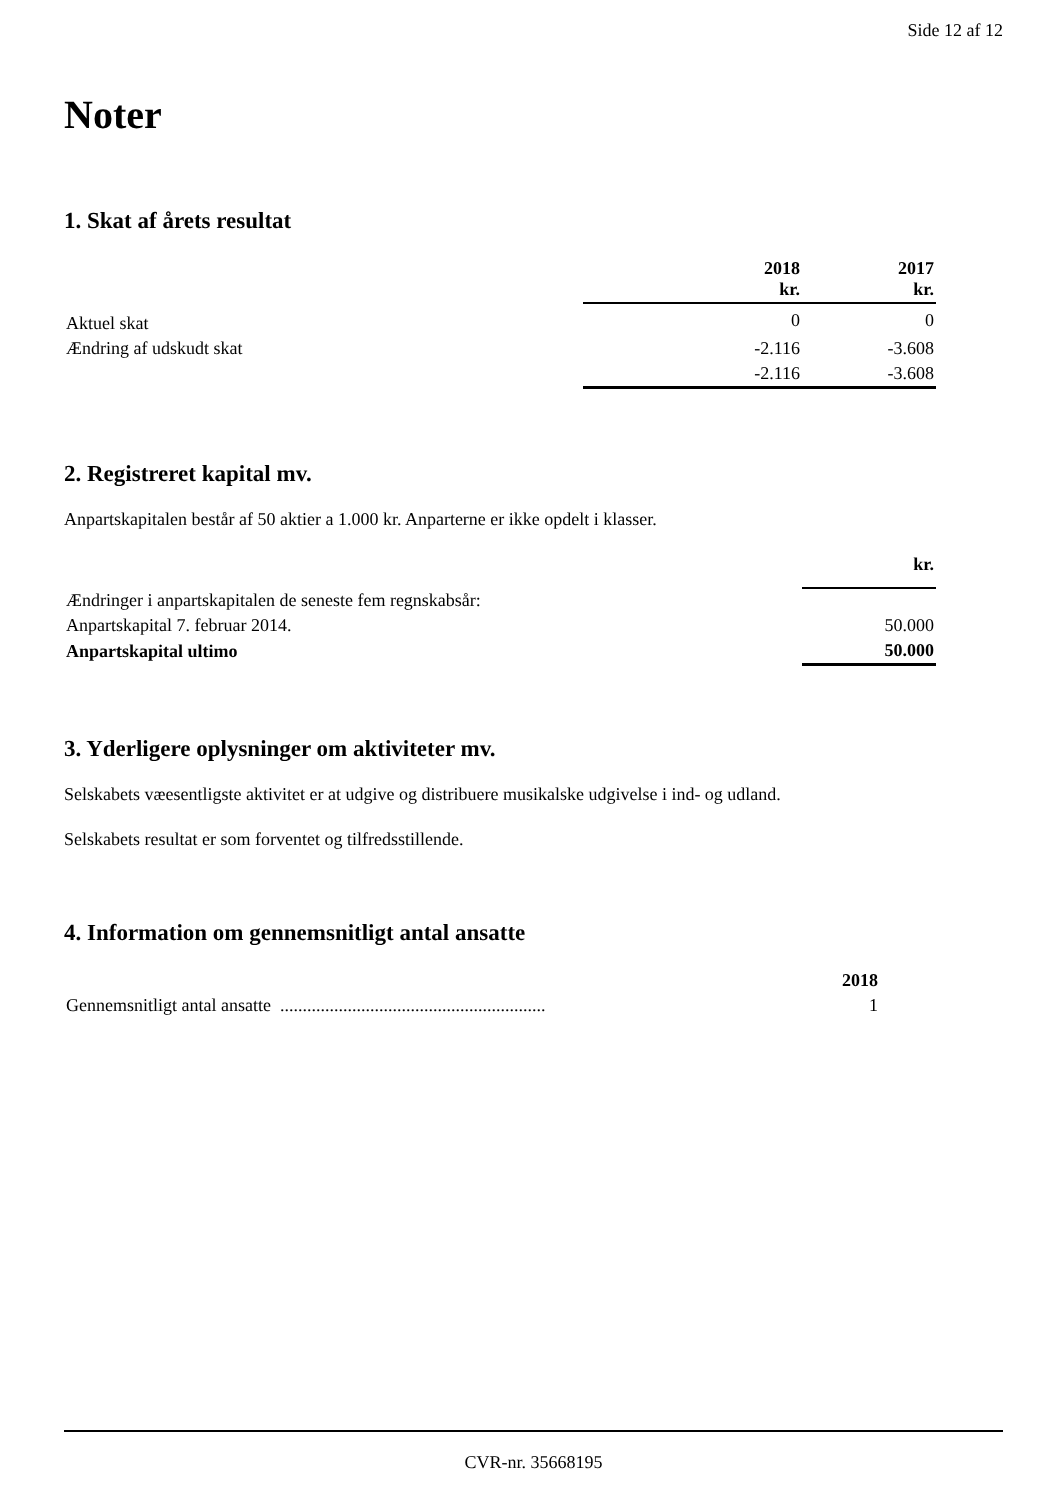Side 12 af 12
Noter
1. Skat af årets resultat
| | 2018 kr. | 2017 kr. |
| --- | --- | --- |
| Aktuel skat | 0 | 0 |
| Ændring af udskudt skat | -2.116 | -3.608 |
| | -2.116 | -3.608 |
2. Registreret kapital mv.
Anpartskapitalen består af 50 aktier a 1.000 kr. Anparterne er ikke opdelt i klasser.
| | kr. |
| --- | --- |
| Ændringer i anpartskapitalen de seneste fem regnskabsår: | |
| Anpartskapital 7. februar 2014. | 50.000 |
| Anpartskapital ultimo | 50.000 |
3. Yderligere oplysninger om aktiviteter mv.
Selskabets væesentligste aktivitet er at udgive og distribuere musikalske udgivelse i ind- og udland.
Selskabets resultat er som forventet og tilfredsstillende.
4. Information om gennemsnitligt antal ansatte
| | 2018 |
| --- | --- |
| Gennemsnitligt antal ansatte ........................................................... | 1 |
CVR-nr. 35668195